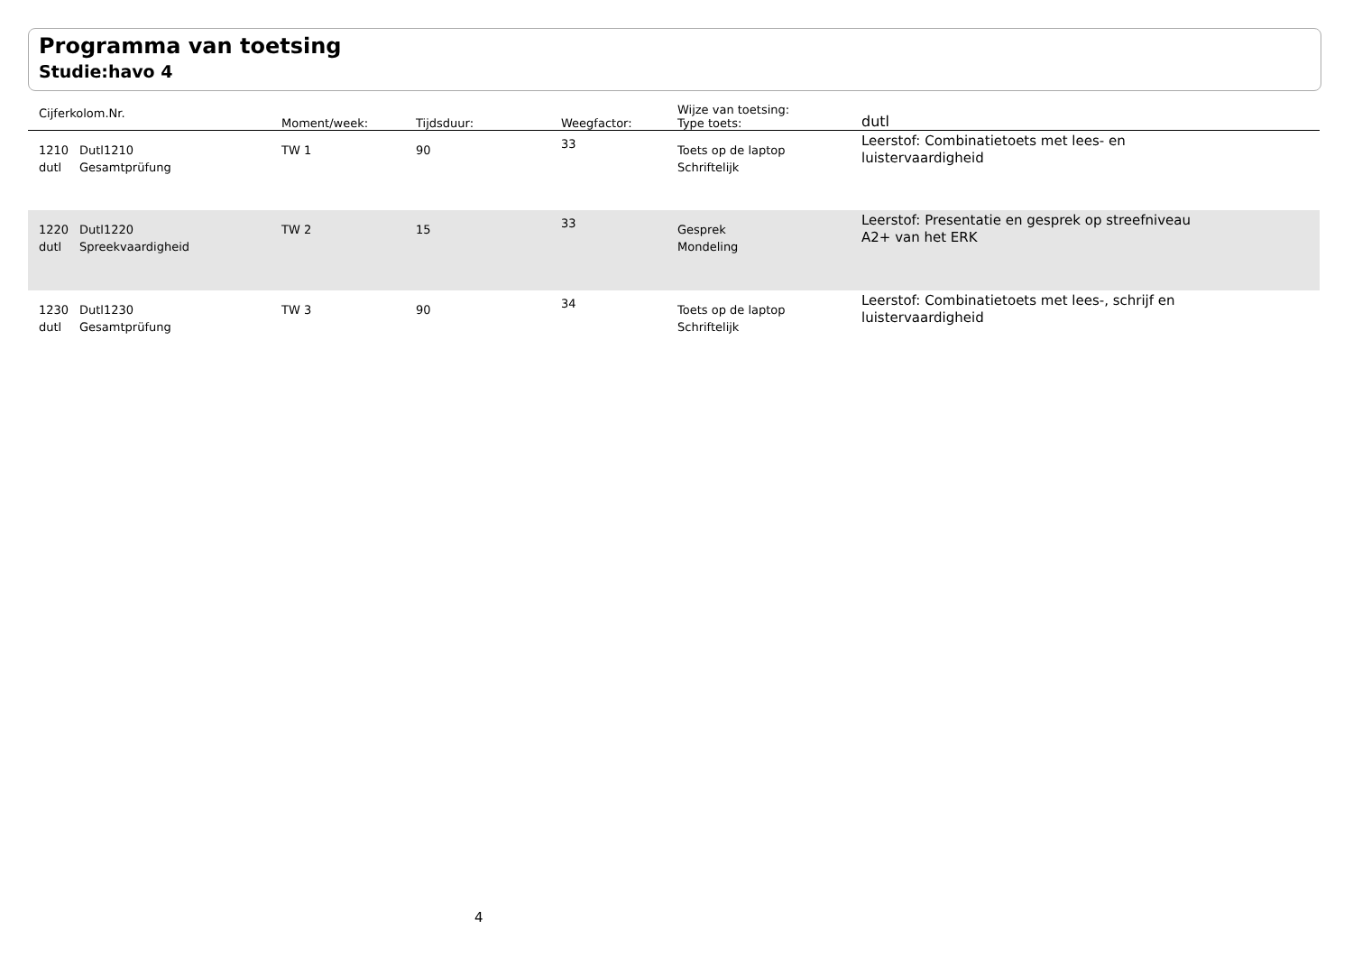Programma van toetsing
Studie:havo 4
| Cijferkolom.Nr. | | Moment/week: | Tijdsduur: | Weegfactor: | Wijze van toetsing: Type toets: | dutl |
| --- | --- | --- | --- | --- | --- | --- |
| 1210 dutl | Dutl1210 Gesamtprüfung | TW 1 | 90 | 33 | Toets op de laptop Schriftelijk | Leerstof: Combinatietoets met lees- en luistervaardigheid |
| 1220 dutl | Dutl1220 Spreekvaardigheid | TW 2 | 15 | 33 | Gesprek Mondeling | Leerstof: Presentatie en gesprek op streefniveau A2+ van het ERK |
| 1230 dutl | Dutl1230 Gesamtprüfung | TW 3 | 90 | 34 | Toets op de laptop Schriftelijk | Leerstof: Combinatietoets met lees-, schrijf en luistervaardigheid |
4